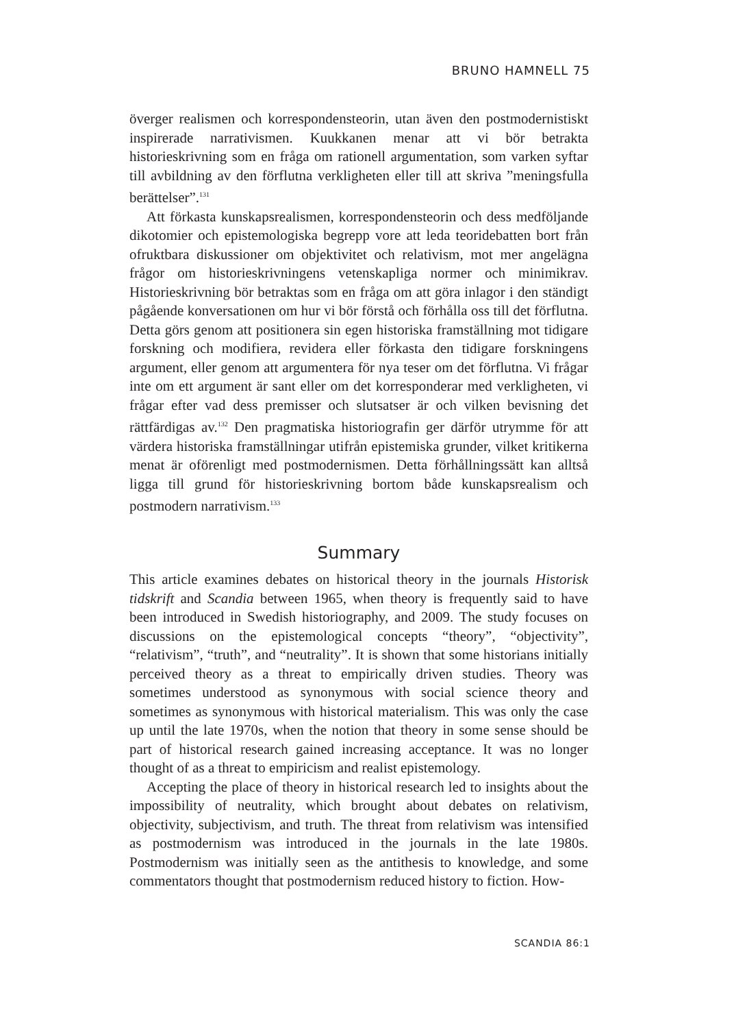BRUNO HAMNELL 75
överger realismen och korrespondensteorin, utan även den postmodernistiskt inspirerade narrativismen. Kuukkanen menar att vi bör betrakta historieskrivning som en fråga om rationell argumentation, som varken syftar till avbildning av den förflutna verkligheten eller till att skriva ”meningsfulla berättelser”.<sup>131</sup>
Att förkasta kunskapsrealismen, korrespondensteorin och dess medföljande dikotomier och epistemologiska begrepp vore att leda teoridebatten bort från ofruktbara diskussioner om objektivitet och relativism, mot mer angelägna frågor om historieskrivningens vetenskapliga normer och minimikrav. Historieskrivning bör betraktas som en fråga om att göra inlagor i den ständigt pågående konversationen om hur vi bör förstå och förhålla oss till det förflutna. Detta görs genom att positionera sin egen historiska framställning mot tidigare forskning och modifiera, revidera eller förkasta den tidigare forskningens argument, eller genom att argumentera för nya teser om det förflutna. Vi frågar inte om ett argument är sant eller om det korresponderar med verkligheten, vi frågar efter vad dess premisser och slutsatser är och vilken bevisning det rättfärdigas av.<sup>132</sup> Den pragmatiska historiografin ger därför utrymme för att värdera historiska framställningar utifrån epistemiska grunder, vilket kritikerna menat är oförenligt med postmodernismen. Detta förhållningssätt kan alltså ligga till grund för historieskrivning bortom både kunskapsrealism och postmodern narrativism.<sup>133</sup>
Summary
This article examines debates on historical theory in the journals Historisk tidskrift and Scandia between 1965, when theory is frequently said to have been introduced in Swedish historiography, and 2009. The study focuses on discussions on the epistemological concepts “theory”, “objectivity”, “relativism”, “truth”, and “neutrality”. It is shown that some historians initially perceived theory as a threat to empirically driven studies. Theory was sometimes understood as synonymous with social science theory and sometimes as synonymous with historical materialism. This was only the case up until the late 1970s, when the notion that theory in some sense should be part of historical research gained increasing acceptance. It was no longer thought of as a threat to empiricism and realist epistemology.
Accepting the place of theory in historical research led to insights about the impossibility of neutrality, which brought about debates on relativism, objectivity, subjectivism, and truth. The threat from relativism was intensified as postmodernism was introduced in the journals in the late 1980s. Postmodernism was initially seen as the antithesis to knowledge, and some commentators thought that postmodernism reduced history to fiction. How-
SCANDIA 86:1